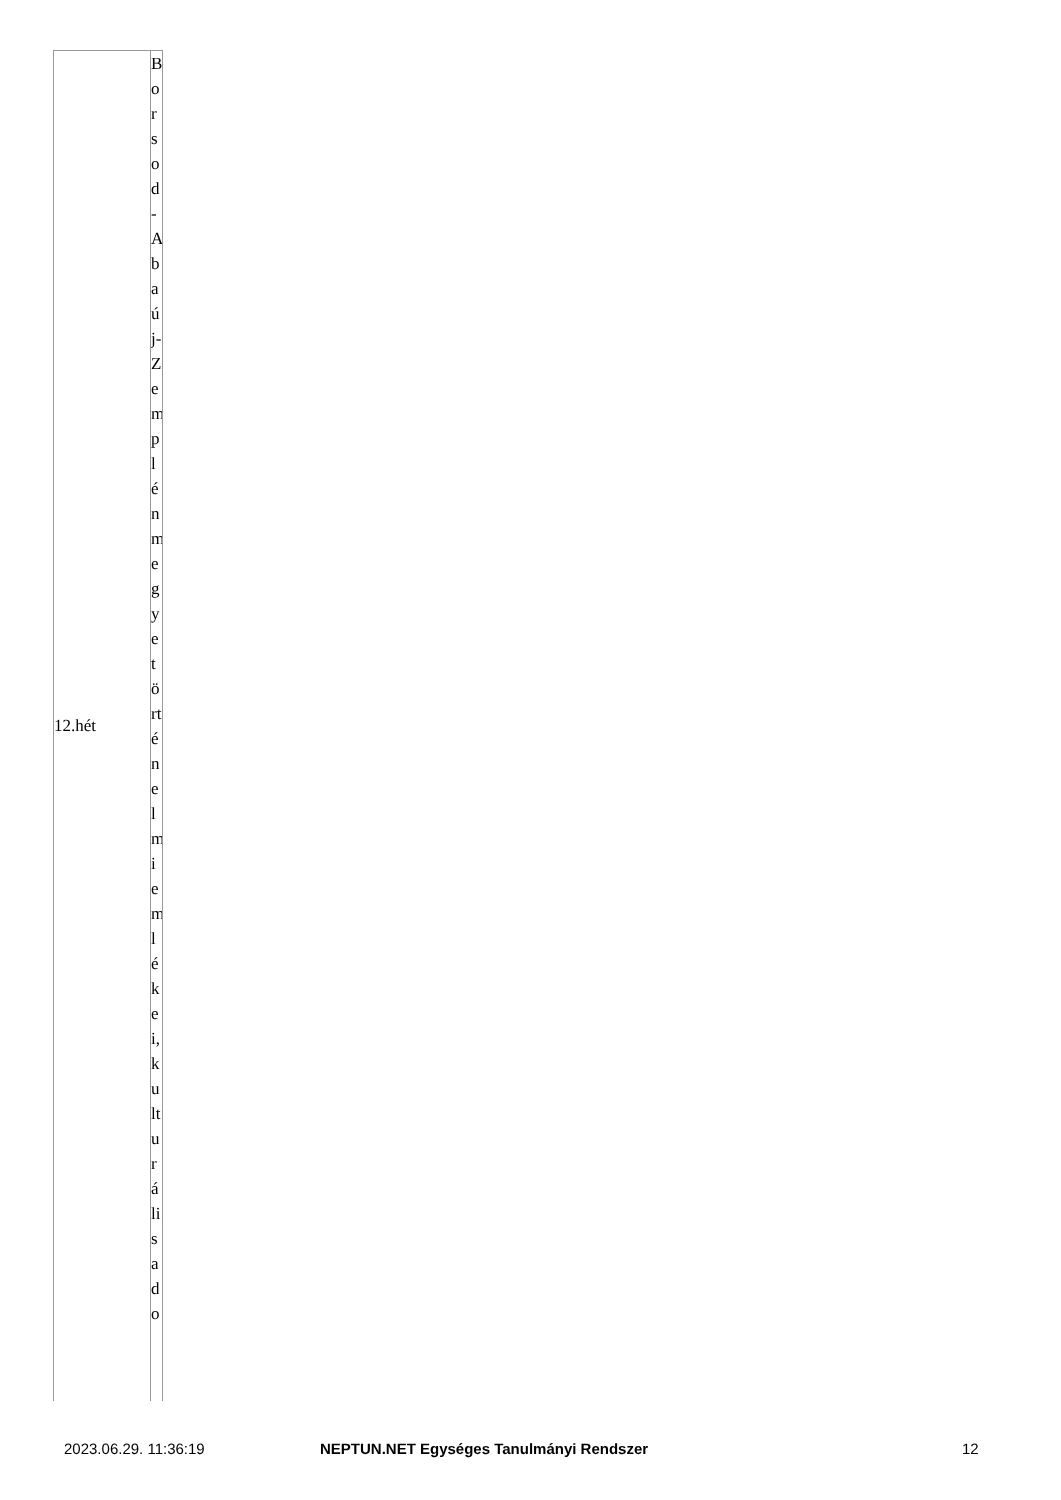| 12.hét | Borsod-Abaúj-Zemplénmegyetörténelmiemlékei,kulturálisado |
2023.06.29. 11:36:19 NEPTUN.NET Egységes Tanulmányi Rendszer 12